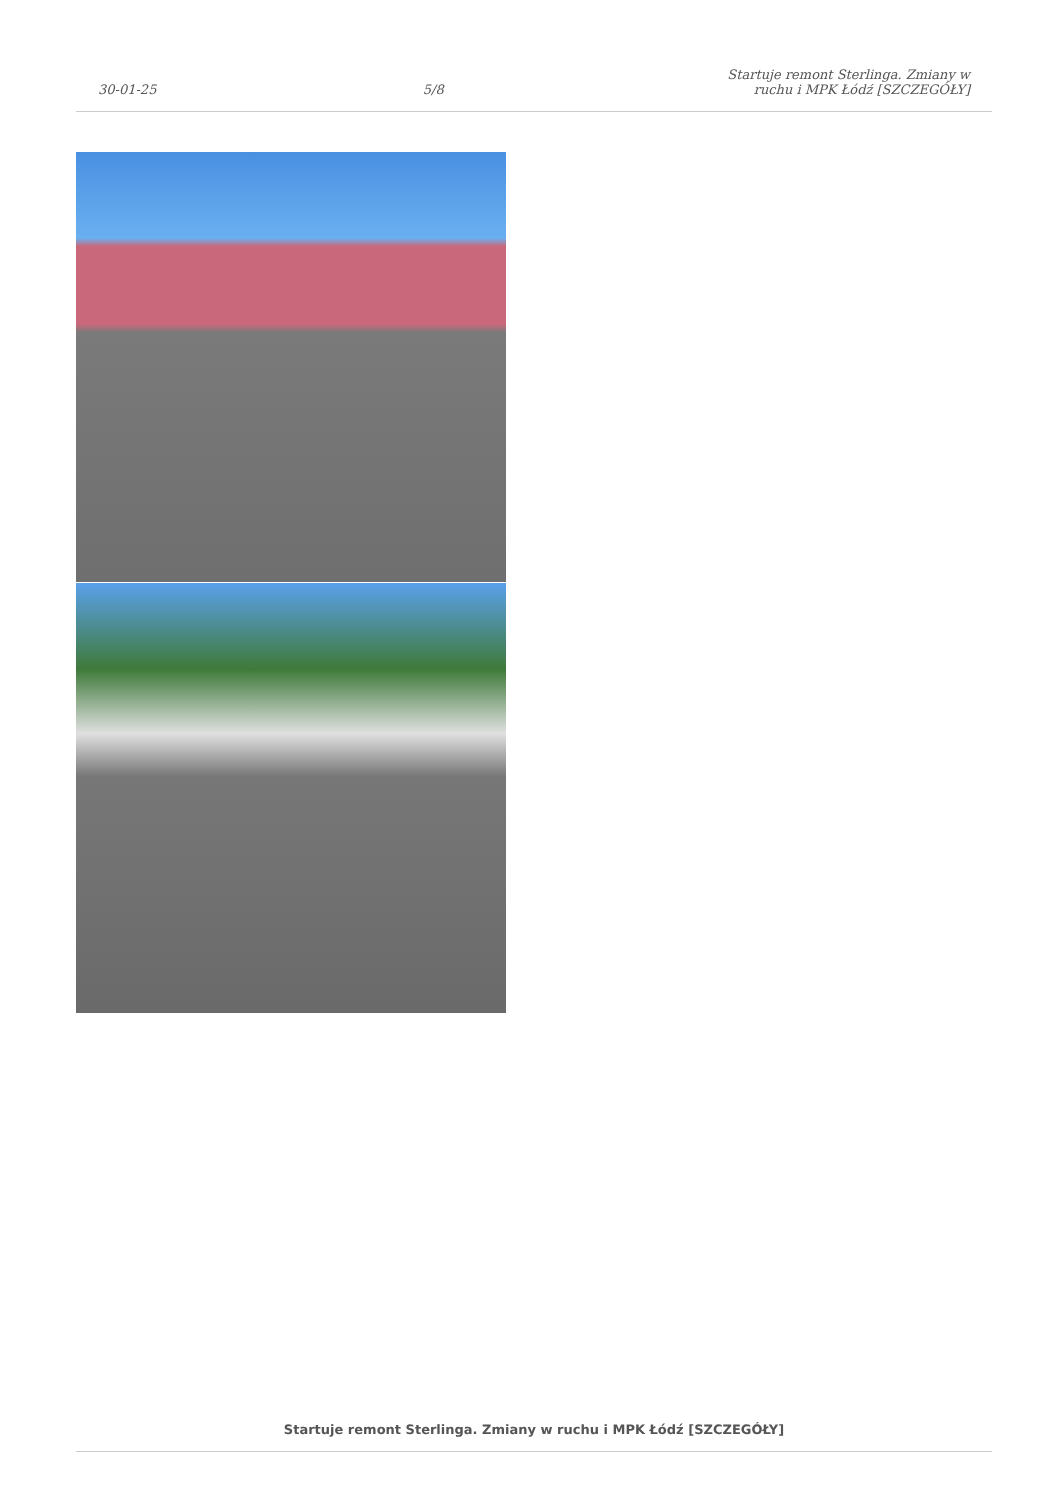30-01-25 5/8 Startuje remont Sterlinga. Zmiany w ruchu i MPK Łódź [SZCZEGÓŁY]
Startuje remont Sterlinga. Zmiany w ruchu i MPK Łódź [SZCZEGÓŁY]